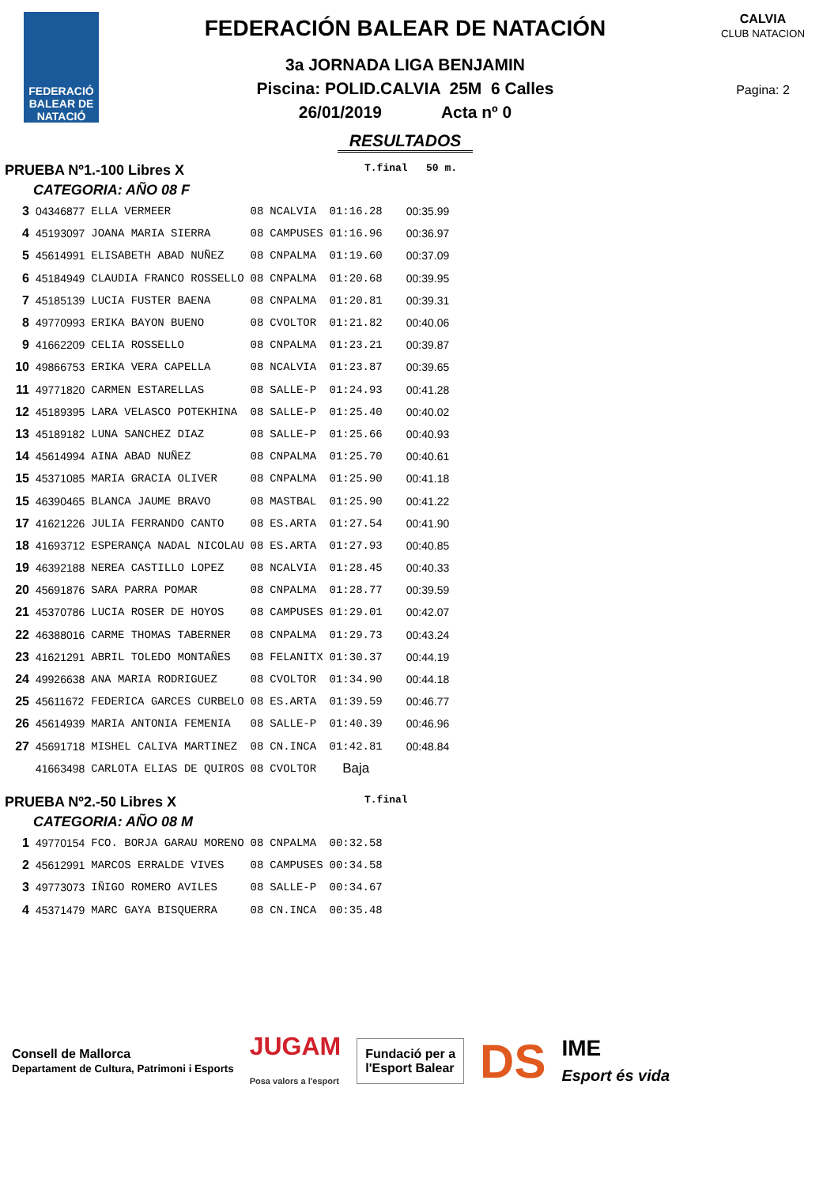FEDERACIÓ BALEAR DE NATACIÓ
FEDERACIÓN BALEAR DE NATACIÓN
3a JORNADA LIGA BENJAMIN
Piscina: POLID.CALVIA 25M 6 Calles
26/01/2019 Acta nº 0
RESULTADOS
CALVIA
CLUB NATACION
Pagina: 2
PRUEBA Nº1.-100 Libres X T.final 50 m.
CATEGORIA: AÑO 08 F
| 3 | 04346877 | ELLA VERMEER | 08 | NCALVIA | 01:16.28 | 00:35.99 |
| 4 | 45193097 | JOANA MARIA SIERRA | 08 | CAMPUSES | 01:16.96 | 00:36.97 |
| 5 | 45614991 | ELISABETH ABAD NUÑEZ | 08 | CNPALMA | 01:19.60 | 00:37.09 |
| 6 | 45184949 | CLAUDIA FRANCO ROSSELLO | 08 | CNPALMA | 01:20.68 | 00:39.95 |
| 7 | 45185139 | LUCIA FUSTER BAENA | 08 | CNPALMA | 01:20.81 | 00:39.31 |
| 8 | 49770993 | ERIKA BAYON BUENO | 08 | CVOLTOR | 01:21.82 | 00:40.06 |
| 9 | 41662209 | CELIA ROSSELLO | 08 | CNPALMA | 01:23.21 | 00:39.87 |
| 10 | 49866753 | ERIKA VERA CAPELLA | 08 | NCALVIA | 01:23.87 | 00:39.65 |
| 11 | 49771820 | CARMEN ESTARELLAS | 08 | SALLE-P | 01:24.93 | 00:41.28 |
| 12 | 45189395 | LARA VELASCO POTEKHINA | 08 | SALLE-P | 01:25.40 | 00:40.02 |
| 13 | 45189182 | LUNA SANCHEZ DIAZ | 08 | SALLE-P | 01:25.66 | 00:40.93 |
| 14 | 45614994 | AINA ABAD NUÑEZ | 08 | CNPALMA | 01:25.70 | 00:40.61 |
| 15 | 45371085 | MARIA GRACIA OLIVER | 08 | CNPALMA | 01:25.90 | 00:41.18 |
| 15 | 46390465 | BLANCA JAUME BRAVO | 08 | MASTBAL | 01:25.90 | 00:41.22 |
| 17 | 41621226 | JULIA FERRANDO CANTO | 08 | ES.ARTA | 01:27.54 | 00:41.90 |
| 18 | 41693712 | ESPERANÇA NADAL NICOLAU | 08 | ES.ARTA | 01:27.93 | 00:40.85 |
| 19 | 46392188 | NEREA CASTILLO LOPEZ | 08 | NCALVIA | 01:28.45 | 00:40.33 |
| 20 | 45691876 | SARA PARRA POMAR | 08 | CNPALMA | 01:28.77 | 00:39.59 |
| 21 | 45370786 | LUCIA ROSER DE HOYOS | 08 | CAMPUSES | 01:29.01 | 00:42.07 |
| 22 | 46388016 | CARME THOMAS TABERNER | 08 | CNPALMA | 01:29.73 | 00:43.24 |
| 23 | 41621291 | ABRIL TOLEDO MONTAÑES | 08 | FELANITX | 01:30.37 | 00:44.19 |
| 24 | 49926638 | ANA MARIA RODRIGUEZ | 08 | CVOLTOR | 01:34.90 | 00:44.18 |
| 25 | 45611672 | FEDERICA GARCES CURBELO | 08 | ES.ARTA | 01:39.59 | 00:46.77 |
| 26 | 45614939 | MARIA ANTONIA FEMENIA | 08 | SALLE-P | 01:40.39 | 00:46.96 |
| 27 | 45691718 | MISHEL CALIVA MARTINEZ | 08 | CN.INCA | 01:42.81 | 00:48.84 |
| | 41663498 | CARLOTA ELIAS DE QUIROS | 08 | CVOLTOR | Baja | |
PRUEBA Nº2.-50 Libres X T.final
CATEGORIA: AÑO 08 M
| 1 | 49770154 | FCO. BORJA GARAU MORENO | 08 | CNPALMA | 00:32.58 |
| 2 | 45612991 | MARCOS ERRALDE VIVES | 08 | CAMPUSES | 00:34.58 |
| 3 | 49773073 | IÑIGO ROMERO AVILES | 08 | SALLE-P | 00:34.67 |
| 4 | 45371479 | MARC GAYA BISQUERRA | 08 | CN.INCA | 00:35.48 |
Consell de Mallorca
Departament de Cultura, Patrimoni i Esports JUGAM
Posa valors a l'esport
Fundació per a
l'Esport Balear
DS IME
Esport és vida